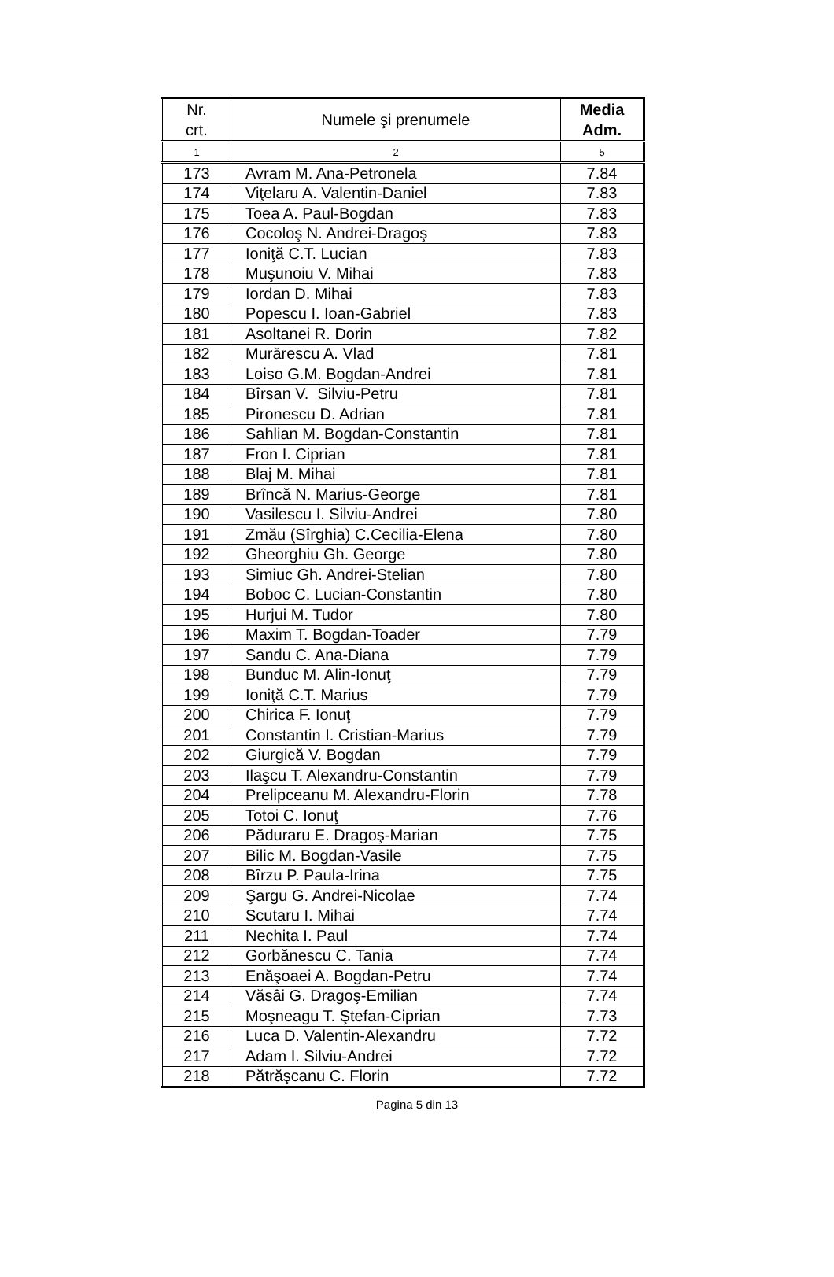| Nr. crt. | Numele şi prenumele | Media Adm. |
| --- | --- | --- |
| 1 | 2 | 5 |
| 173 | Avram M. Ana-Petronela | 7.84 |
| 174 | Viţelaru A. Valentin-Daniel | 7.83 |
| 175 | Toea A. Paul-Bogdan | 7.83 |
| 176 | Cocoloş N. Andrei-Dragoş | 7.83 |
| 177 | Ioniţă C.T. Lucian | 7.83 |
| 178 | Muşunoiu V. Mihai | 7.83 |
| 179 | Iordan D. Mihai | 7.83 |
| 180 | Popescu I. Ioan-Gabriel | 7.83 |
| 181 | Asoltanei R. Dorin | 7.82 |
| 182 | Murărescu A. Vlad | 7.81 |
| 183 | Loiso G.M. Bogdan-Andrei | 7.81 |
| 184 | Bîrsan V. Silviu-Petru | 7.81 |
| 185 | Pironescu D. Adrian | 7.81 |
| 186 | Sahlian M. Bogdan-Constantin | 7.81 |
| 187 | Fron I. Ciprian | 7.81 |
| 188 | Blaj M. Mihai | 7.81 |
| 189 | Brîncă N. Marius-George | 7.81 |
| 190 | Vasilescu I. Silviu-Andrei | 7.80 |
| 191 | Zmău (Sîrghia) C.Cecilia-Elena | 7.80 |
| 192 | Gheorghiu Gh. George | 7.80 |
| 193 | Simiuc Gh. Andrei-Stelian | 7.80 |
| 194 | Boboc C. Lucian-Constantin | 7.80 |
| 195 | Hurjui M. Tudor | 7.80 |
| 196 | Maxim T. Bogdan-Toader | 7.79 |
| 197 | Sandu C. Ana-Diana | 7.79 |
| 198 | Bunduc M. Alin-Ionuţ | 7.79 |
| 199 | Ioniţă C.T. Marius | 7.79 |
| 200 | Chirica F. Ionuţ | 7.79 |
| 201 | Constantin I. Cristian-Marius | 7.79 |
| 202 | Giurgică V. Bogdan | 7.79 |
| 203 | Ilaşcu T. Alexandru-Constantin | 7.79 |
| 204 | Prelipceanu M. Alexandru-Florin | 7.78 |
| 205 | Totoi C. Ionuţ | 7.76 |
| 206 | Păduraru E. Dragoş-Marian | 7.75 |
| 207 | Bilic M. Bogdan-Vasile | 7.75 |
| 208 | Bîrzu P. Paula-Irina | 7.75 |
| 209 | Şargu G. Andrei-Nicolae | 7.74 |
| 210 | Scutaru I. Mihai | 7.74 |
| 211 | Nechita I. Paul | 7.74 |
| 212 | Gorbănescu C. Tania | 7.74 |
| 213 | Enăşoaei A. Bogdan-Petru | 7.74 |
| 214 | Văsâi G. Dragoş-Emilian | 7.74 |
| 215 | Moşneagu T. Ştefan-Ciprian | 7.73 |
| 216 | Luca D. Valentin-Alexandru | 7.72 |
| 217 | Adam I. Silviu-Andrei | 7.72 |
| 218 | Pătrăşcanu C. Florin | 7.72 |
Pagina 5 din 13